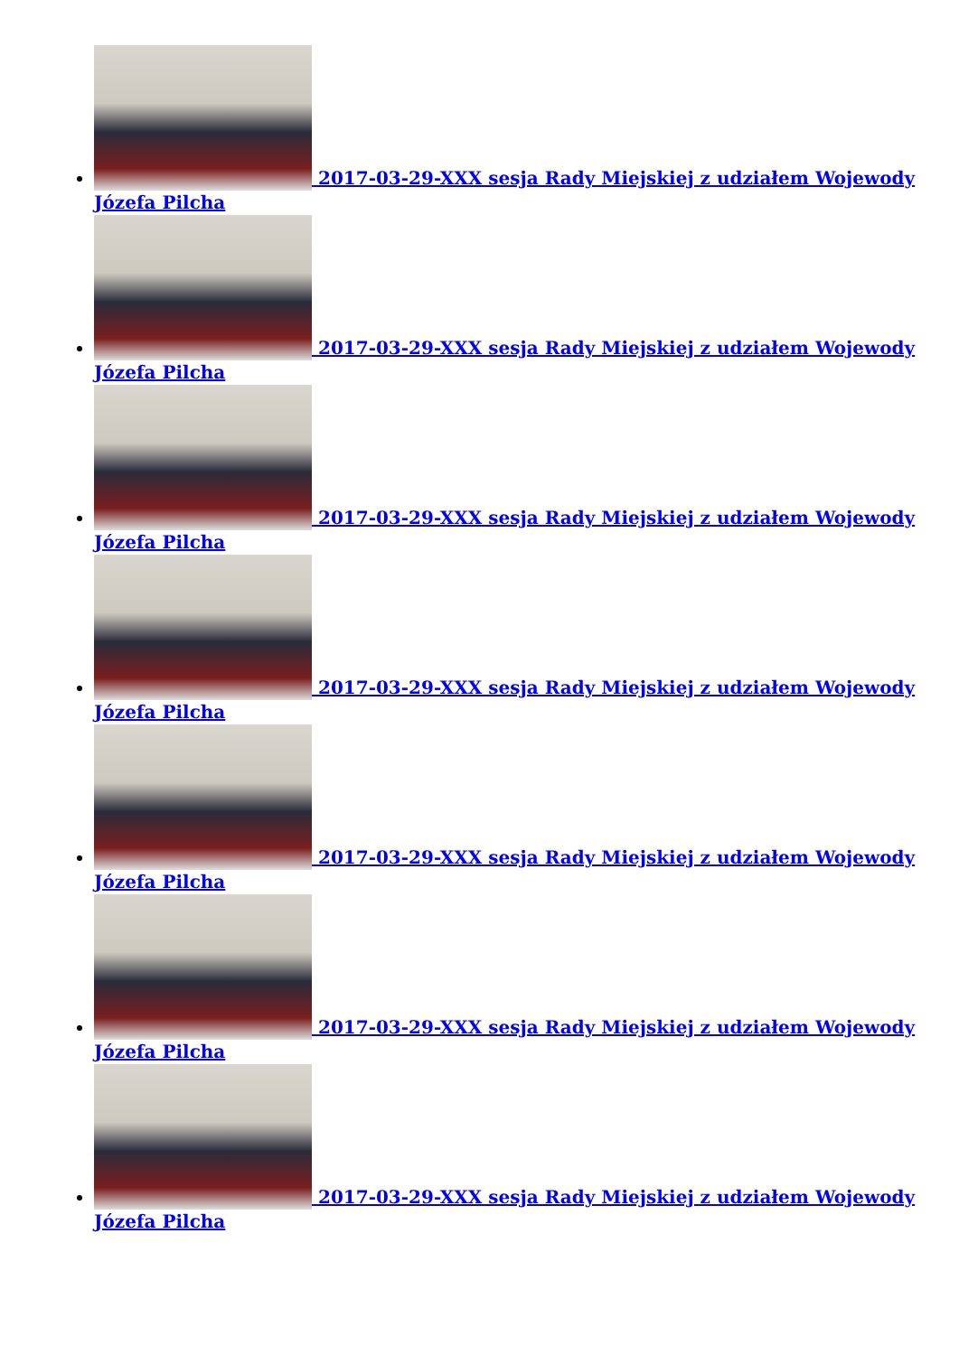2017-03-29-XXX sesja Rady Miejskiej z udziałem Wojewody Józefa Pilcha
2017-03-29-XXX sesja Rady Miejskiej z udziałem Wojewody Józefa Pilcha
2017-03-29-XXX sesja Rady Miejskiej z udziałem Wojewody Józefa Pilcha
2017-03-29-XXX sesja Rady Miejskiej z udziałem Wojewody Józefa Pilcha
2017-03-29-XXX sesja Rady Miejskiej z udziałem Wojewody Józefa Pilcha
2017-03-29-XXX sesja Rady Miejskiej z udziałem Wojewody Józefa Pilcha
2017-03-29-XXX sesja Rady Miejskiej z udziałem Wojewody Józefa Pilcha